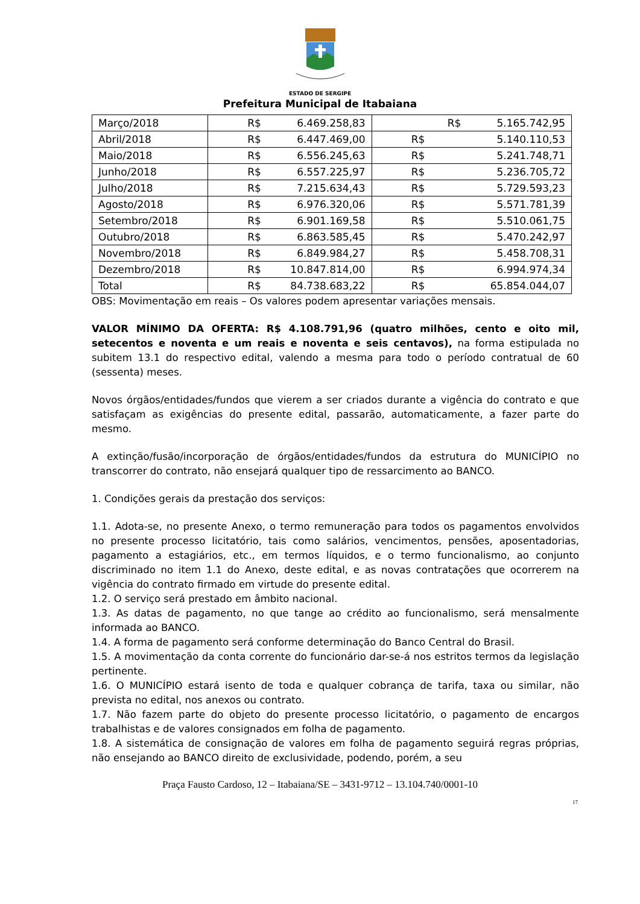ESTADO DE SERGIPE
Prefeitura Municipal de Itabaiana
| Março/2018 | R$ 6.469.258,83 | R$ 5.165.742,95 |
| Abril/2018 | R$ 6.447.469,00 | R$ 5.140.110,53 |
| Maio/2018 | R$ 6.556.245,63 | R$ 5.241.748,71 |
| Junho/2018 | R$ 6.557.225,97 | R$ 5.236.705,72 |
| Julho/2018 | R$ 7.215.634,43 | R$ 5.729.593,23 |
| Agosto/2018 | R$ 6.976.320,06 | R$ 5.571.781,39 |
| Setembro/2018 | R$ 6.901.169,58 | R$ 5.510.061,75 |
| Outubro/2018 | R$ 6.863.585,45 | R$ 5.470.242,97 |
| Novembro/2018 | R$ 6.849.984,27 | R$ 5.458.708,31 |
| Dezembro/2018 | R$ 10.847.814,00 | R$ 6.994.974,34 |
| Total | R$ 84.738.683,22 | R$ 65.854.044,07 |
OBS: Movimentação em reais – Os valores podem apresentar variações mensais.
VALOR MÍNIMO DA OFERTA: R$ 4.108.791,96 (quatro milhões, cento e oito mil, setecentos e noventa e um reais e noventa e seis centavos), na forma estipulada no subitem 13.1 do respectivo edital, valendo a mesma para todo o período contratual de 60 (sessenta) meses.
Novos órgãos/entidades/fundos que vierem a ser criados durante a vigência do contrato e que satisfaçam as exigências do presente edital, passarão, automaticamente, a fazer parte do mesmo.
A extinção/fusão/incorporação de órgãos/entidades/fundos da estrutura do MUNICÍPIO no transcorrer do contrato, não ensejará qualquer tipo de ressarcimento ao BANCO.
1. Condições gerais da prestação dos serviços:
1.1. Adota-se, no presente Anexo, o termo remuneração para todos os pagamentos envolvidos no presente processo licitatório, tais como salários, vencimentos, pensões, aposentadorias, pagamento a estagiários, etc., em termos líquidos, e o termo funcionalismo, ao conjunto discriminado no item 1.1 do Anexo, deste edital, e as novas contratações que ocorrerem na vigência do contrato firmado em virtude do presente edital.
1.2. O serviço será prestado em âmbito nacional.
1.3. As datas de pagamento, no que tange ao crédito ao funcionalismo, será mensalmente informada ao BANCO.
1.4. A forma de pagamento será conforme determinação do Banco Central do Brasil.
1.5. A movimentação da conta corrente do funcionário dar-se-á nos estritos termos da legislação pertinente.
1.6. O MUNICÍPIO estará isento de toda e qualquer cobrança de tarifa, taxa ou similar, não prevista no edital, nos anexos ou contrato.
1.7. Não fazem parte do objeto do presente processo licitatório, o pagamento de encargos trabalhistas e de valores consignados em folha de pagamento.
1.8. A sistemática de consignação de valores em folha de pagamento seguirá regras próprias, não ensejando ao BANCO direito de exclusividade, podendo, porém, a seu
Praça Fausto Cardoso, 12 – Itabaiana/SE – 3431-9712 – 13.104.740/0001-10
17